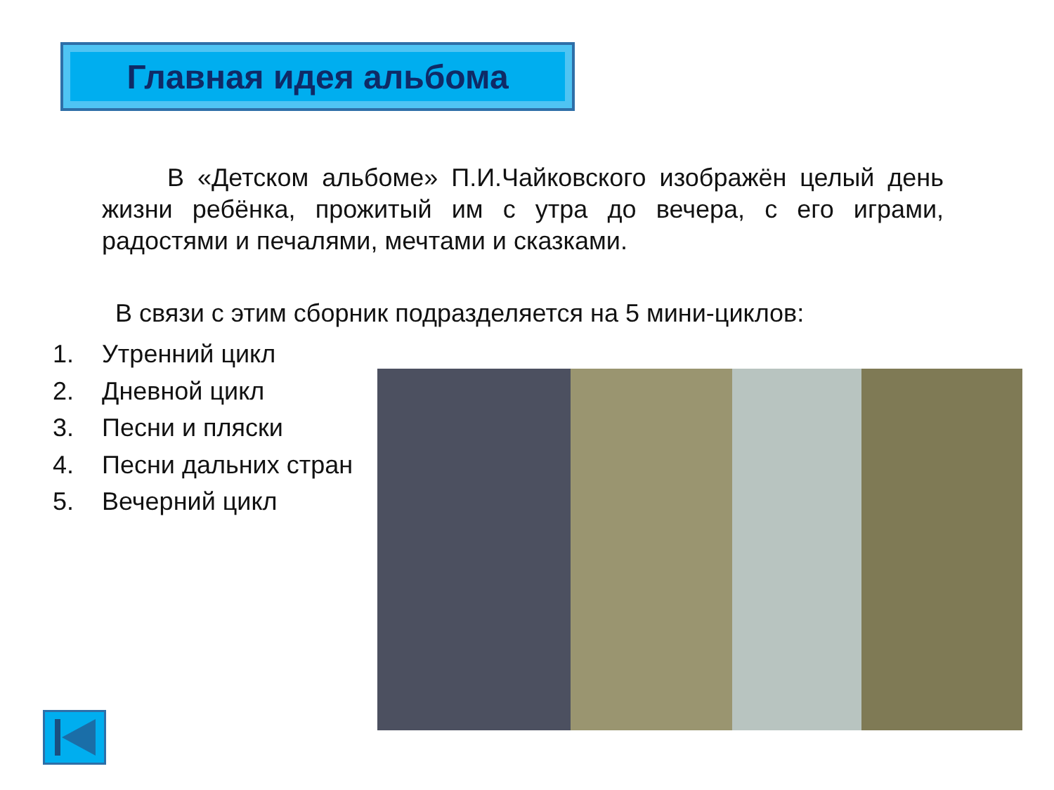Главная идея альбома
В «Детском альбоме» П.И.Чайковского изображён целый день жизни ребёнка, прожитый им с утра до вечера, с его играми, радостями и печалями, мечтами и сказками.
В связи с этим сборник подразделяется на 5 мини-циклов:
1. Утренний цикл
2. Дневной цикл
3. Песни и пляски
4. Песни дальних стран
5. Вечерний цикл